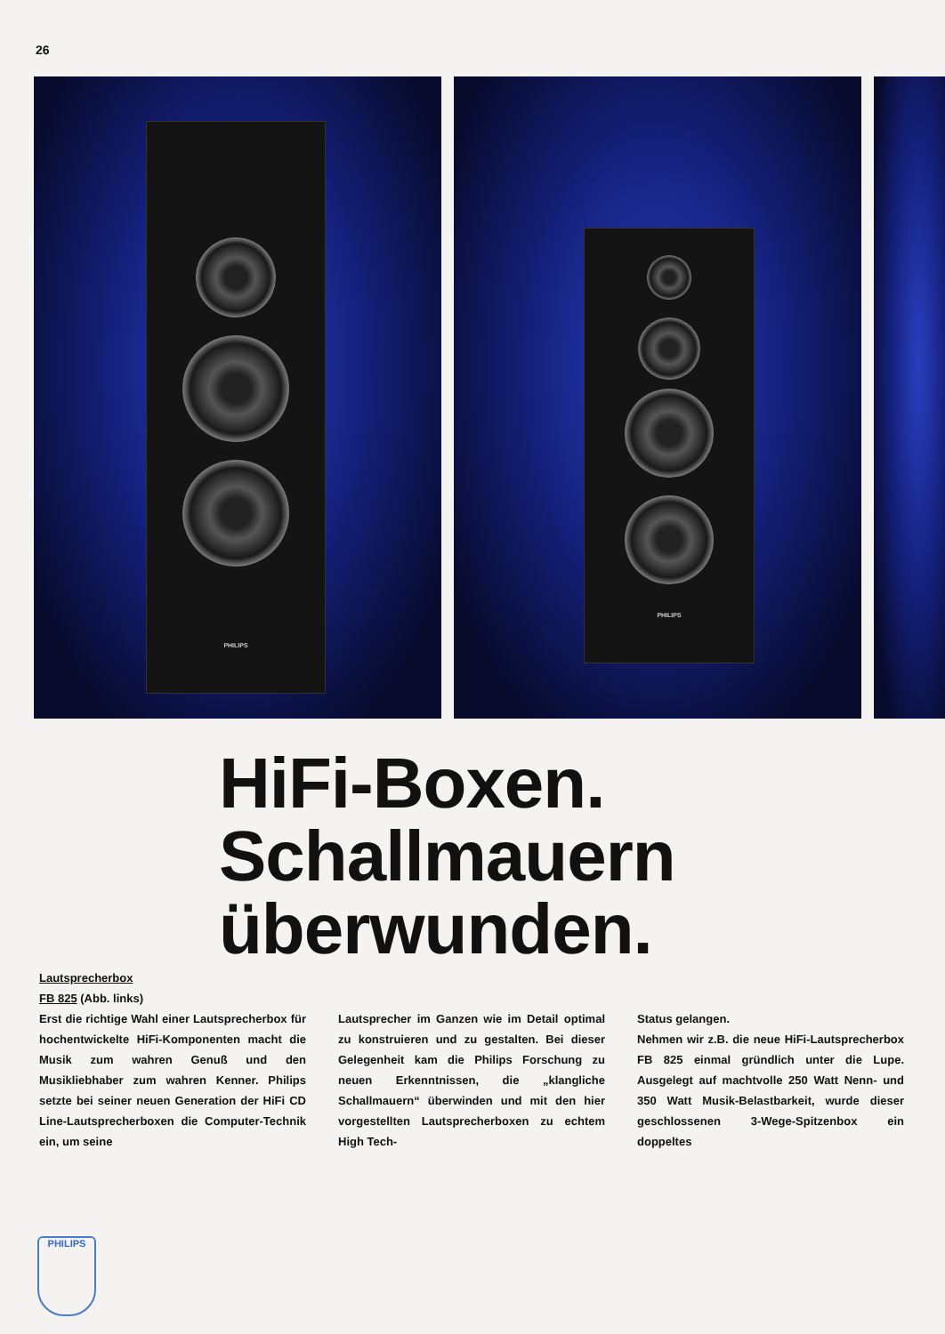26
PHILIPS
PHILIPS
HiFi-Boxen.
Schallmauern
überwunden.
Lautsprecherbox
FB 825 (Abb. links)
Erst die richtige Wahl einer Lautsprecherbox für hochentwickelte HiFi-Komponenten macht die Musik zum wahren Genuß und den Musikliebhaber zum wahren Kenner. Philips setzte bei seiner neuen Generation der HiFi CD Line-Lautsprecherboxen die Computer-Technik ein, um seine
Lautsprecher im Ganzen wie im Detail optimal zu konstruieren und zu gestalten. Bei dieser Gelegenheit kam die Philips Forschung zu neuen Erkenntnissen, die „klangliche Schallmauern“ überwinden und mit den hier vorgestellten Lautsprecherboxen zu echtem High Tech-
Status gelangen.
Nehmen wir z.B. die neue HiFi-Lautsprecherbox FB 825 einmal gründlich unter die Lupe. Ausgelegt auf machtvolle 250 Watt Nenn- und 350 Watt Musik-Belastbarkeit, wurde dieser geschlossenen 3-Wege-Spitzenbox ein doppeltes
PHILIPS